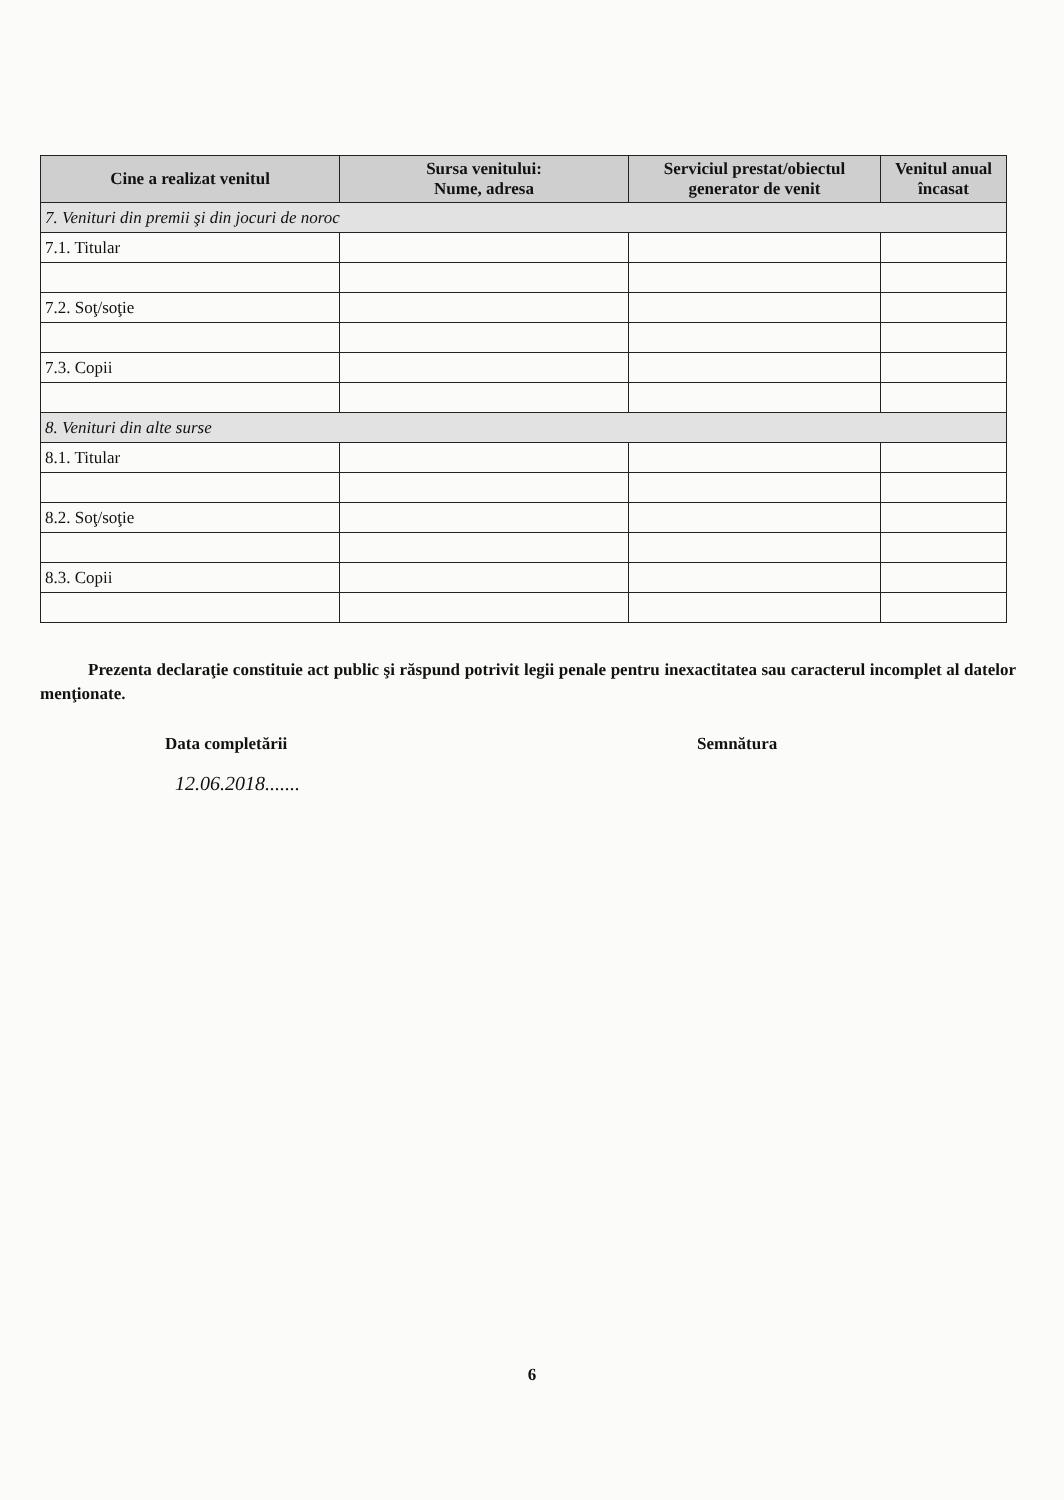| Cine a realizat venitul | Sursa venitului: Nume, adresa | Serviciul prestat/obiectul generator de venit | Venitul anual încasat |
| --- | --- | --- | --- |
| 7. Venituri din premii şi din jocuri de noroc | | | |
| 7.1. Titular | | | |
| 7.2. Soţ/soţie | | | |
| 7.3. Copii | | | |
| 8. Venituri din alte surse | | | |
| 8.1. Titular | | | |
| 8.2. Soţ/soţie | | | |
| 8.3. Copii | | | |
Prezenta declaraţie constituie act public şi răspund potrivit legii penale pentru inexactitatea sau caracterul incomplet al datelor menţionate.
Data completării Semnătura
12.06.2018.......
6